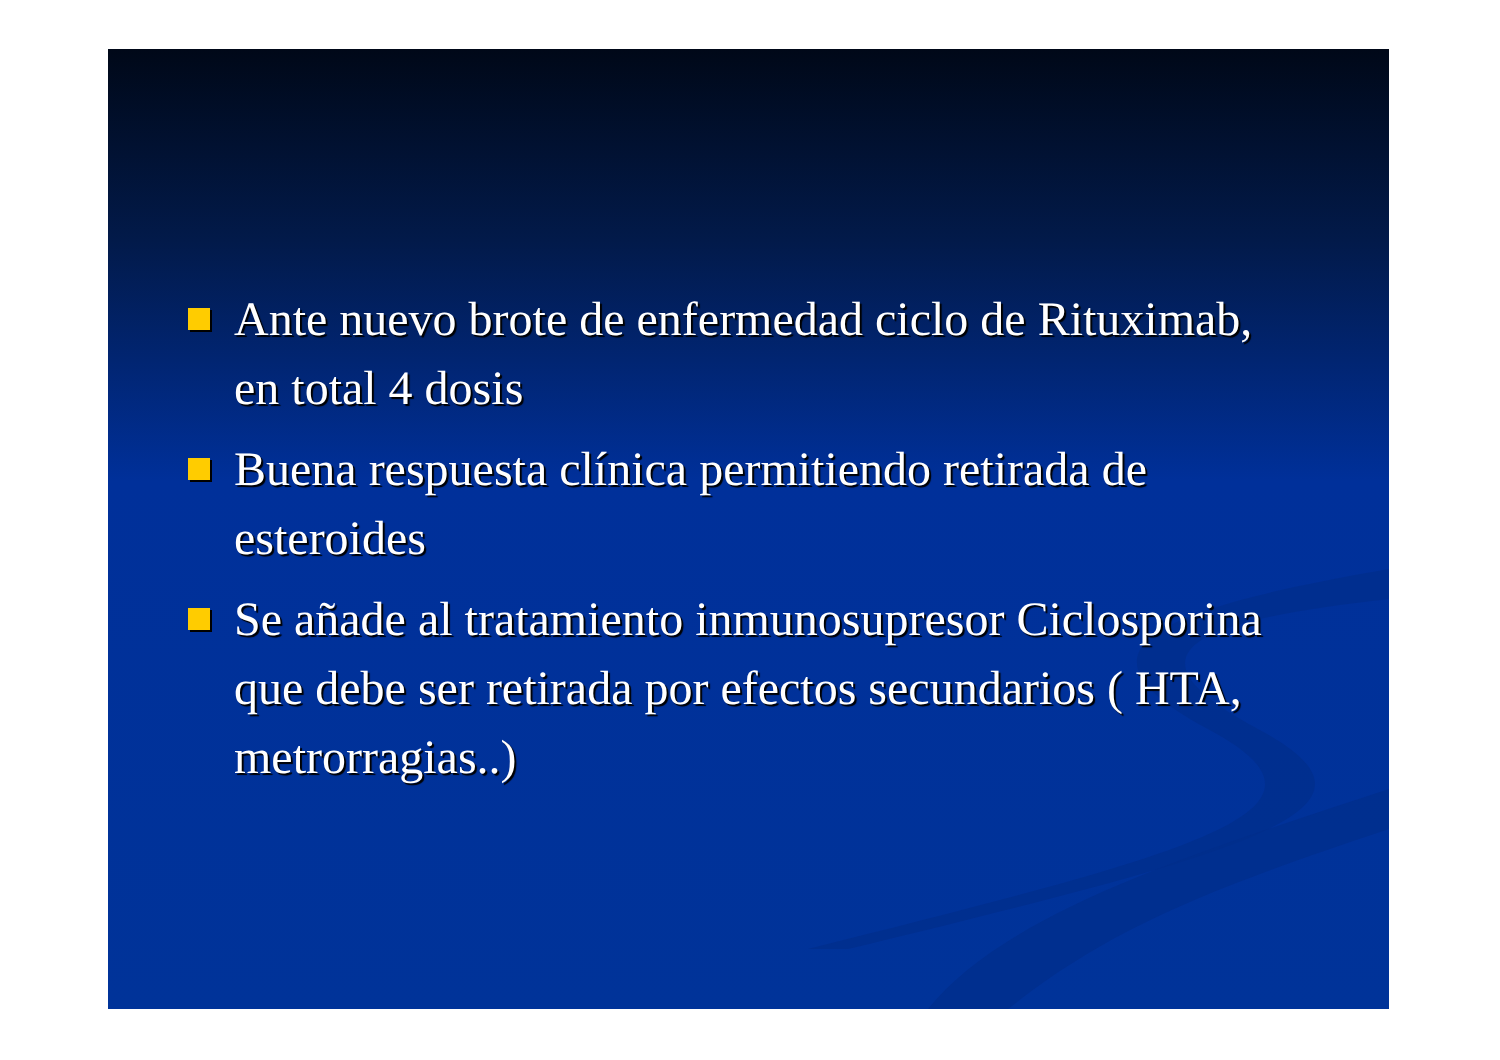Ante nuevo brote de enfermedad ciclo de Rituximab, en total 4 dosis
Buena respuesta clínica permitiendo retirada de esteroides
Se añade al tratamiento inmunosupresor Ciclosporina que debe ser retirada por efectos secundarios ( HTA, metrorragias..)